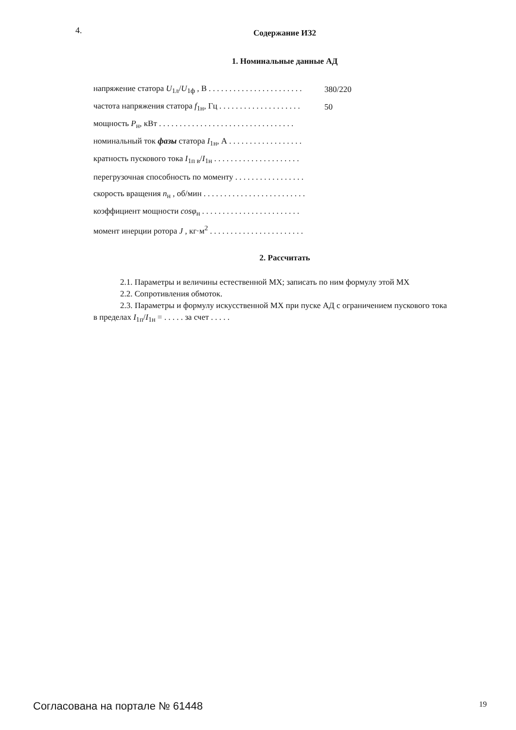4.
Содержание ИЗ2
1. Номинальные данные АД
| напряжение статора U<sub>1л</sub>/ U<sub>1ф</sub> , В . . . . . . . . . . . . . . . . . . . . . . . | 380/220 |
| частота напряжения статора f<sub>1н</sub>, Гц . . . . . . . . . . . . . . . . . . . . | 50 |
| мощность P<sub>н</sub>, кВт . . . . . . . . . . . . . . . . . . . . . . . . . . . . . . . . . | |
| номинальный ток фазы статора I<sub>1н</sub>, А . . . . . . . . . . . . . . . . . . | |
| кратность пускового тока I<sub>1п в</sub>/ I<sub>1н</sub> . . . . . . . . . . . . . . . . . . . . . | |
| перегрузочная способность по моменту . . . . . . . . . . . . . . . . . | |
| скорость вращения n<sub>н</sub> , об/мин . . . . . . . . . . . . . . . . . . . . . . . . . | |
| коэффициент мощности cosφ<sub>н</sub> . . . . . . . . . . . . . . . . . . . . . . . . | |
| момент инерции ротора J , кг·м<sup>2</sup> . . . . . . . . . . . . . . . . . . . . . . . | |
2. Рассчитать
2.1. Параметры и величины естественной МХ; записать по ним формулу этой МХ
2.2. Сопротивления обмоток.
2.3. Параметры и формулу искусственной МХ при пуске АД с ограничением пускового тока в пределах I<sub>1п</sub>/I<sub>1н</sub> = . . . . . за счет . . . . .
Согласована на портале № 61448 19